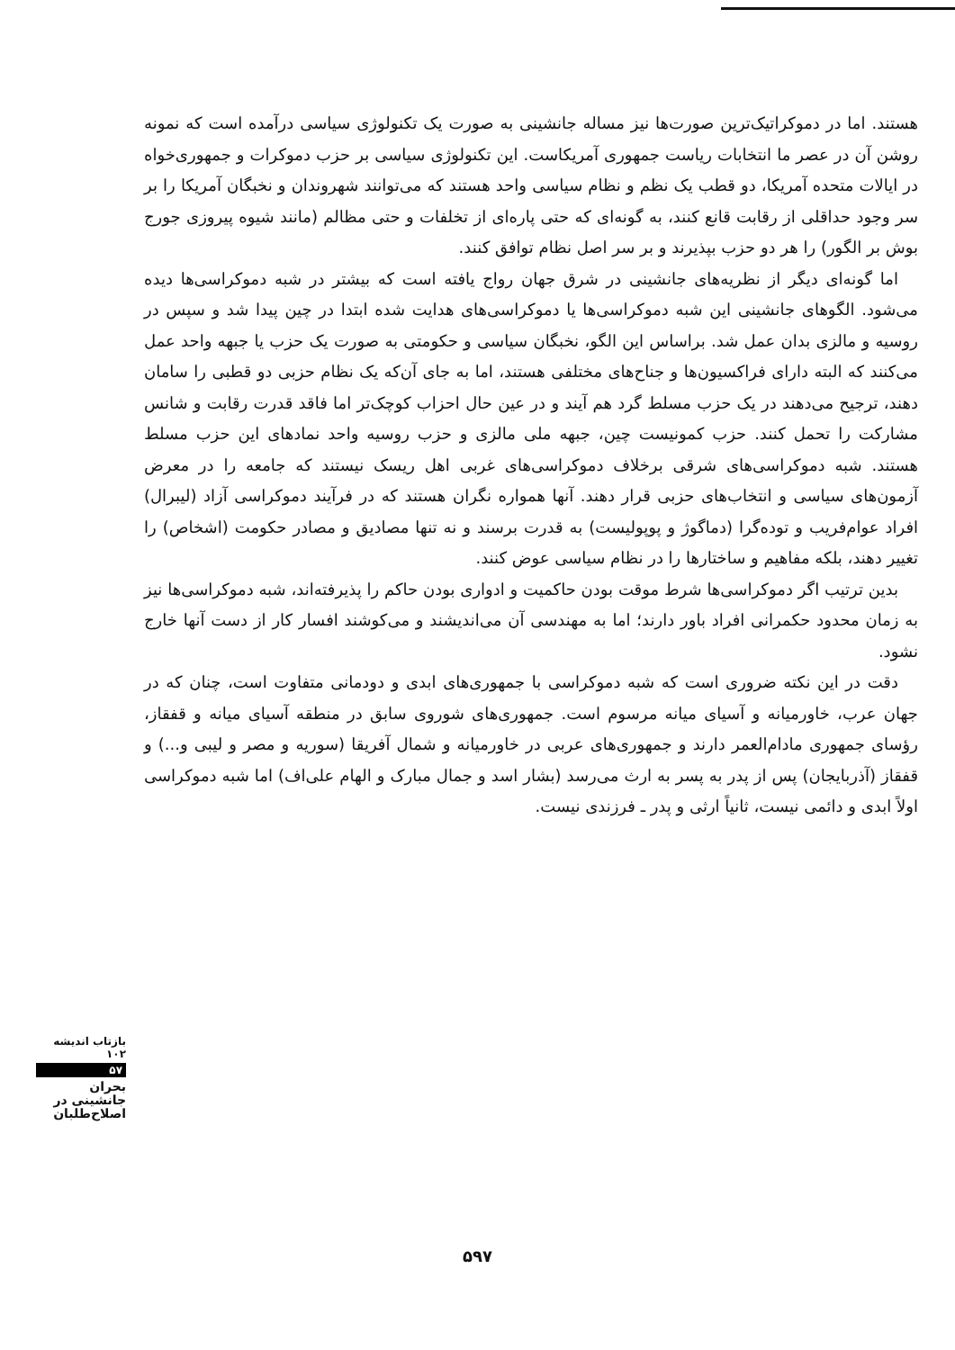هستند. اما در دموکراتیک‌ترین صورت‌ها نیز مساله جانشینی به صورت یک تکنولوژی سیاسی درآمده است که نمونه روشن آن در عصر ما انتخابات ریاست جمهوری آمریکاست. این تکنولوژی سیاسی بر حزب دموکرات و جمهوری‌خواه در ایالات متحده آمریکا، دو قطب یک نظم و نظام سیاسی واحد هستند که می‌توانند شهروندان و نخبگان آمریکا را بر سر وجود حداقلی از رقابت قانع کنند، به گونه‌ای که حتی پاره‌ای از تخلفات و حتی مظالم (مانند شیوه پیروزی جورج بوش بر الگور) را هر دو حزب بپذیرند و بر سر اصل نظام توافق کنند.
اما گونه‌ای دیگر از نظریه‌های جانشینی در شرق جهان رواج یافته است که بیشتر در شبه دموکراسی‌ها دیده می‌شود. الگوهای جانشینی این شبه دموکراسی‌ها یا دموکراسی‌های هدایت شده ابتدا در چین پیدا شد و سپس در روسیه و مالزی بدان عمل شد. براساس این الگو، نخبگان سیاسی و حکومتی به صورت یک حزب یا جبهه واحد عمل می‌کنند که البته دارای فراکسیون‌ها و جناح‌های مختلفی هستند، اما به جای آن‌که یک نظام حزبی دو قطبی را سامان دهند، ترجیح می‌دهند در یک حزب مسلط گرد هم آیند و در عین حال احزاب کوچک‌تر اما فاقد قدرت رقابت و شانس مشارکت را تحمل کنند. حزب کمونیست چین، جبهه ملی مالزی و حزب روسیه واحد نمادهای این حزب مسلط هستند. شبه دموکراسی‌های شرقی برخلاف دموکراسی‌های غربی اهل ریسک نیستند که جامعه را در معرض آزمون‌های سیاسی و انتخاب‌های حزبی قرار دهند. آنها همواره نگران هستند که در فرآیند دموکراسی آزاد (لیبرال) افراد عوام‌فریب و توده‌گرا (دماگوژ و پوپولیست) به قدرت برسند و نه تنها مصادیق و مصادر حکومت (اشخاص) را تغییر دهند، بلکه مفاهیم و ساختارها را در نظام سیاسی عوض کنند.
بدین ترتیب اگر دموکراسی‌ها شرط موقت بودن حاکمیت و ادواری بودن حاکم را پذیرفته‌اند، شبه دموکراسی‌ها نیز به زمان محدود حکمرانی افراد باور دارند؛ اما به مهندسی آن می‌اندیشند و می‌کوشند افسار کار از دست آنها خارج نشود.
دقت در این نکته ضروری است که شبه دموکراسی با جمهوری‌های ابدی و دودمانی متفاوت است، چنان که در جهان عرب، خاورمیانه و آسیای میانه مرسوم است. جمهوری‌های شوروی سابق در منطقه آسیای میانه و قفقاز، رؤسای جمهوری مادام‌العمر دارند و جمهوری‌های عربی در خاورمیانه و شمال آفریقا (سوریه و مصر و لیبی و...) و قفقاز (آذربایجان) پس از پدر به پسر به ارث می‌رسد (بشار اسد و جمال مبارک و الهام علی‌اف) اما شبه دموکراسی اولاً ابدی و دائمی نیست، ثانیاً ارثی و پدر ـ فرزندی نیست.
بازتاب اندیشه ۱۰۲
۵۷
بحران جانشینی در اصلاح‌طلبان
۵۹۷